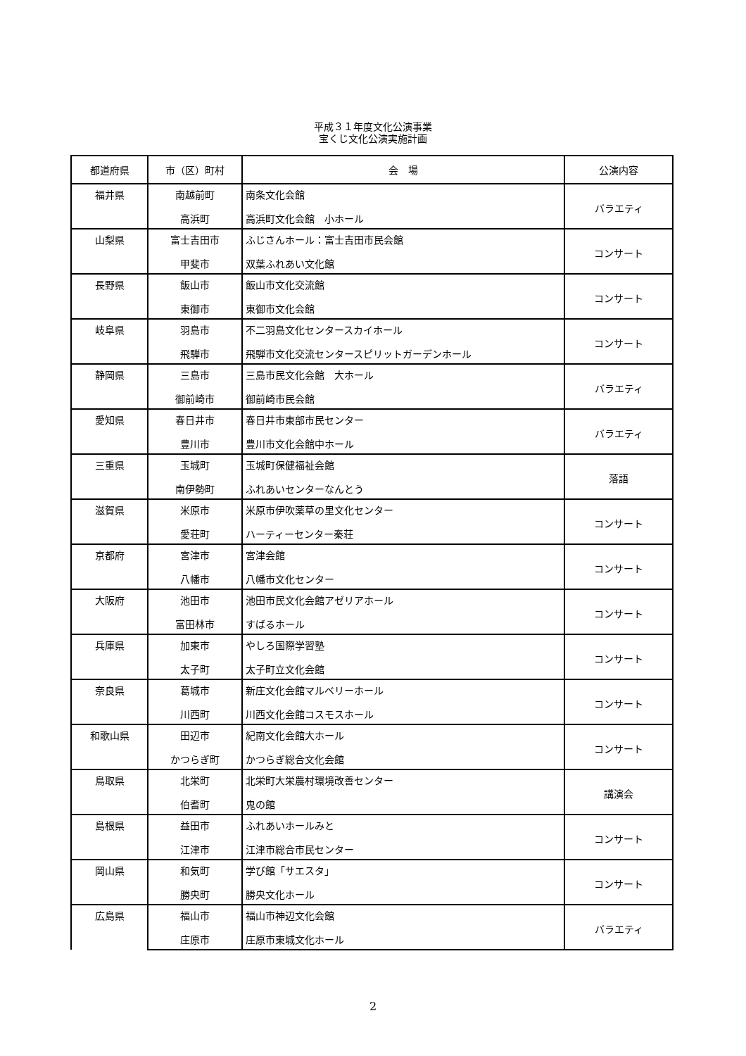平成３１年度文化公演事業
宝くじ文化公演実施計画
| 都道府県 | 市（区）町村 | 会 場 | 公演内容 |
| --- | --- | --- | --- |
| 福井県 | 南越前町 | 南条文化会館 | バラエティ |
| | 高浜町 | 高浜町文化会館 小ホール | |
| 山梨県 | 富士吉田市 | ふじさんホール：富士吉田市民会館 | コンサート |
| | 甲斐市 | 双葉ふれあい文化館 | |
| 長野県 | 飯山市 | 飯山市文化交流館 | コンサート |
| | 東御市 | 東御市文化会館 | |
| 岐阜県 | 羽島市 | 不二羽島文化センタースカイホール | コンサート |
| | 飛騨市 | 飛騨市文化交流センタースピリットガーデンホール | |
| 静岡県 | 三島市 | 三島市民文化会館 大ホール | バラエティ |
| | 御前崎市 | 御前崎市民会館 | |
| 愛知県 | 春日井市 | 春日井市東部市民センター | バラエティ |
| | 豊川市 | 豊川市文化会館中ホール | |
| 三重県 | 玉城町 | 玉城町保健福祉会館 | 落語 |
| | 南伊勢町 | ふれあいセンターなんとう | |
| 滋賀県 | 米原市 | 米原市伊吹薬草の里文化センター | コンサート |
| | 愛荘町 | ハーティーセンター秦荘 | |
| 京都府 | 宮津市 | 宮津会館 | コンサート |
| | 八幡市 | 八幡市文化センター | |
| 大阪府 | 池田市 | 池田市民文化会館アゼリアホール | コンサート |
| | 富田林市 | すばるホール | |
| 兵庫県 | 加東市 | やしろ国際学習塾 | コンサート |
| | 太子町 | 太子町立文化会館 | |
| 奈良県 | 葛城市 | 新庄文化会館マルベリーホール | コンサート |
| | 川西町 | 川西文化会館コスモスホール | |
| 和歌山県 | 田辺市 | 紀南文化会館大ホール | コンサート |
| | かつらぎ町 | かつらぎ総合文化会館 | |
| 鳥取県 | 北栄町 | 北栄町大栄農村環境改善センター | 講演会 |
| | 伯耆町 | 鬼の館 | |
| 島根県 | 益田市 | ふれあいホールみと | コンサート |
| | 江津市 | 江津市総合市民センター | |
| 岡山県 | 和気町 | 学び館「サエスタ」 | コンサート |
| | 勝央町 | 勝央文化ホール | |
| 広島県 | 福山市 | 福山市神辺文化会館 | バラエティ |
| | 庄原市 | 庄原市東城文化ホール | |
2